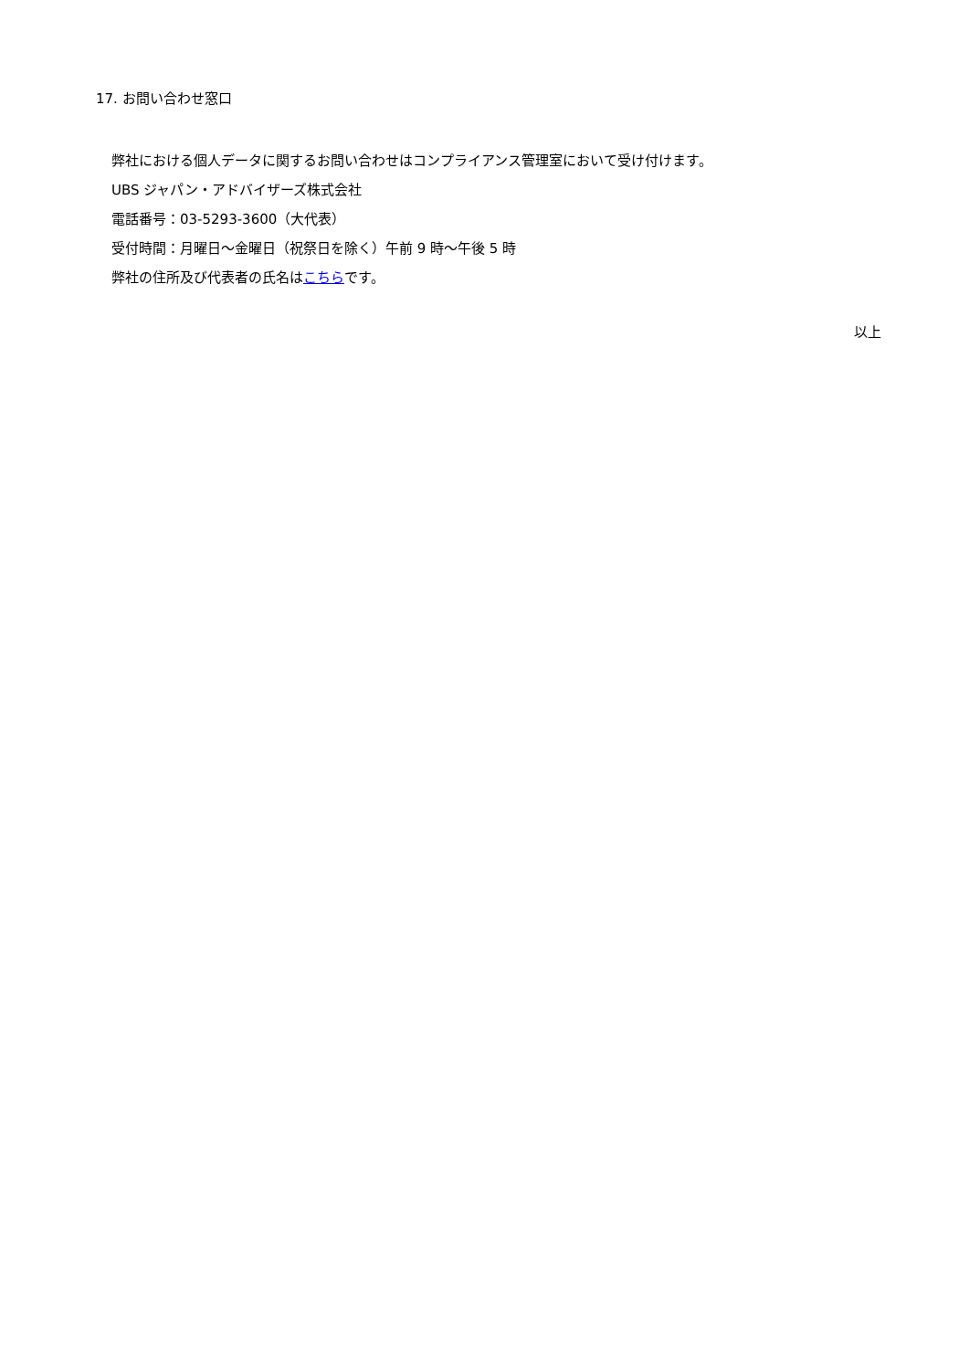17. お問い合わせ窓口
弊社における個人データに関するお問い合わせはコンプライアンス管理室において受け付けます。
UBS ジャパン・アドバイザーズ株式会社
電話番号：03-5293-3600（大代表）
受付時間：月曜日～金曜日（祝祭日を除く）午前 9 時～午後 5 時
弊社の住所及び代表者の氏名はこちらです。
以上